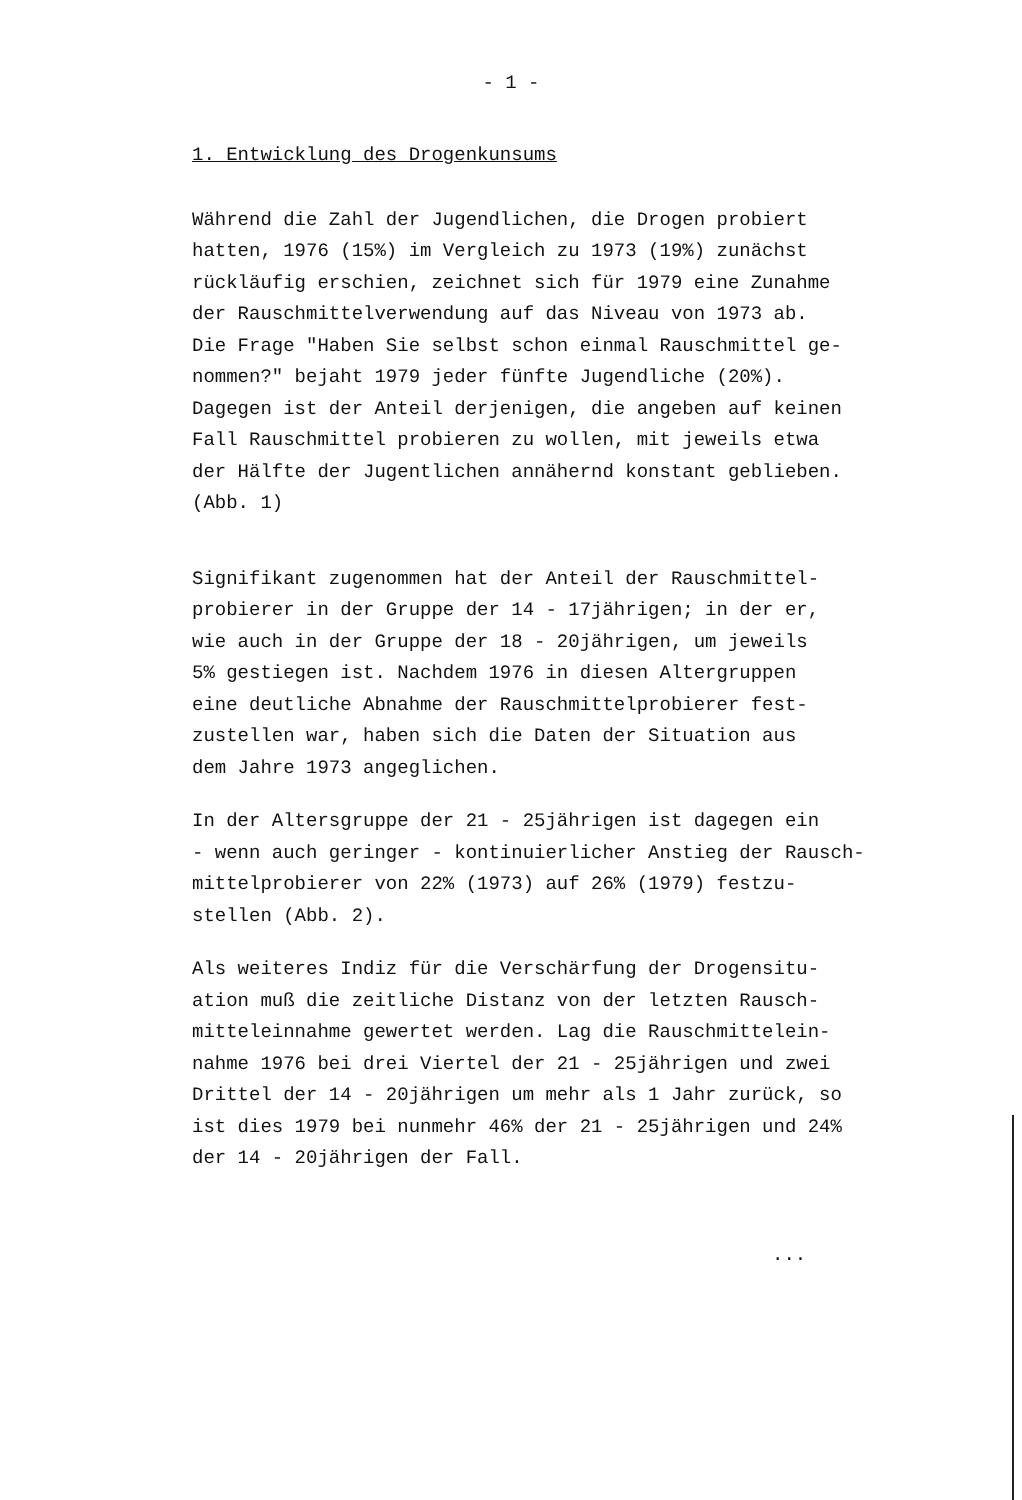- 1 -
1. Entwicklung des Drogenkunsums
Während die Zahl der Jugendlichen, die Drogen probiert
hatten, 1976 (15%) im Vergleich zu 1973 (19%) zunächst
rückläufig erschien, zeichnet sich für 1979 eine Zunahme
der Rauschmittelverwendung auf das Niveau von 1973 ab.
Die Frage "Haben Sie selbst schon einmal Rauschmittel ge-
nommen?" bejaht 1979 jeder fünfte Jugendliche (20%).
Dagegen ist der Anteil derjenigen, die angeben auf keinen
Fall Rauschmittel probieren zu wollen, mit jeweils etwa
der Hälfte der Jugentlichen annähernd konstant geblieben.
(Abb. 1)
Signifikant zugenommen hat der Anteil der Rauschmittel-
probierer in der Gruppe der 14 - 17jährigen; in der er,
wie auch in der Gruppe der 18 - 20jährigen, um jeweils
5% gestiegen ist. Nachdem 1976 in diesen Altergruppen
eine deutliche Abnahme der Rauschmittelprobierer fest-
zustellen war, haben sich die Daten der Situation aus
dem Jahre 1973 angeglichen.
In der Altersgruppe der 21 - 25jährigen ist dagegen ein
- wenn auch geringer - kontinuierlicher Anstieg der Rausch-
mittelprobierer von 22% (1973) auf 26% (1979) festzu-
stellen (Abb. 2).
Als weiteres Indiz für die Verschärfung der Drogensitu-
ation muß die zeitliche Distanz von der letzten Rausch-
mitteleinnahme gewertet werden. Lag die Rauschmittelein-
nahme 1976 bei drei Viertel der 21 - 25jährigen und zwei
Drittel der 14 - 20jährigen um mehr als 1 Jahr zurück, so
ist dies 1979 bei nunmehr 46% der 21 - 25jährigen und 24%
der 14 - 20jährigen der Fall.
...